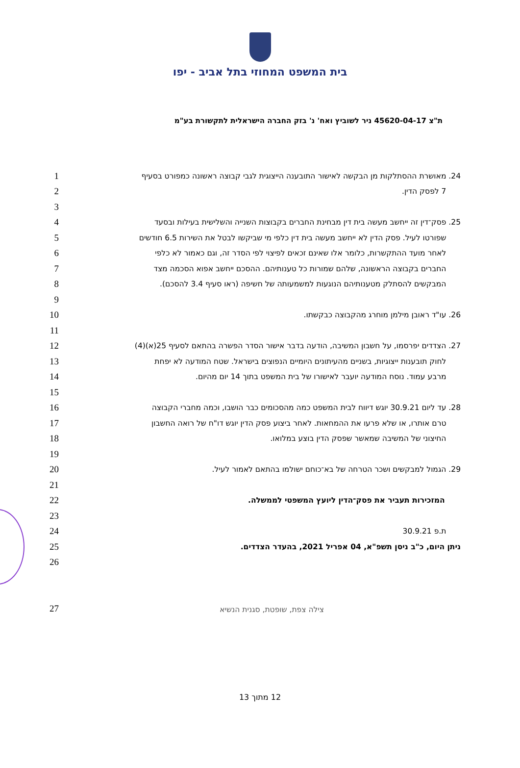בית המשפט המחוזי בתל אביב - יפו
ת"צ 45620-04-17 ניר לשוביץ ואח' נ' בזק החברה הישראלית לתקשורת בע"מ
1 24. מאושרת ההסתלקות מן הבקשה לאישור התובענה הייצוגית לגבי קבוצה ראשונה כמפורט בסעיף
2 7 לפסק הדין.
3
4 25. פסק־דין זה ייחשב מעשה בית דין מבחינת החברים בקבוצות השנייה והשלישית בעילות ובסעד
5 שפורטו לעיל. פסק הדין לא ייחשב מעשה בית דין כלפי מי שביקשו לבטל את השירות 6.5 חודשים
6 לאחר מועד ההתקשרות, כלומר אלו שאינם זכאים לפיצוי לפי הסדר זה, וגם כאמור לא כלפי
7 החברים בקבוצה הראשונה, שלהם שמורות כל טענותיהם. ההסכם ייחשב אפוא הסכמה מצד
8 המבקשים להסתלק מטענותיהם הנוגעות למשמעותה של חשיפה (ראו סעיף 3.4 להסכם).
9
10 26. עו"ד ראובן מילמן מוחרג מהקבוצה כבקשתו.
11
12 27. הצדדים יפרסמו, על חשבון המשיבה, הודעה בדבר אישור הסדר הפשרה בהתאם לסעיף 25(א)(4)
13 לחוק תובענות ייצוגיות, בשניים מהעיתונים היומיים הנפוצים בישראל. שטח המודעה לא יפחת
14 מרבע עמוד. נוסח המודעה יועבר לאישורו של בית המשפט בתוך 14 יום מהיום.
15
16 28. עד ליום 30.9.21 יוגש דיווח לבית המשפט כמה מהסכומים כבר הושבו, וכמה מחברי הקבוצה
17 טרם אותרו, או שלא פרעו את ההמחאות. לאחר ביצוע פסק הדין יוגש דו"ח של רואה החשבון
18 החיצוני של המשיבה שמאשר שפסק הדין בוצע במלואו.
19
20 29. הגמול למבקשים ושכר הטרחה של בא־כוחם ישולמו בהתאם לאמור לעיל.
21
22 המזכירות תעביר את פסק־הדין ליועץ המשפטי לממשלה.
23
24 ת.פ 30.9.21
25 ניתן היום, כ"ב ניסן תשפ"א, 04 אפריל 2021, בהעדר הצדדים.
26
27 צילה צפת, שופטת, סגנית הנשיא
12 מתוך 13